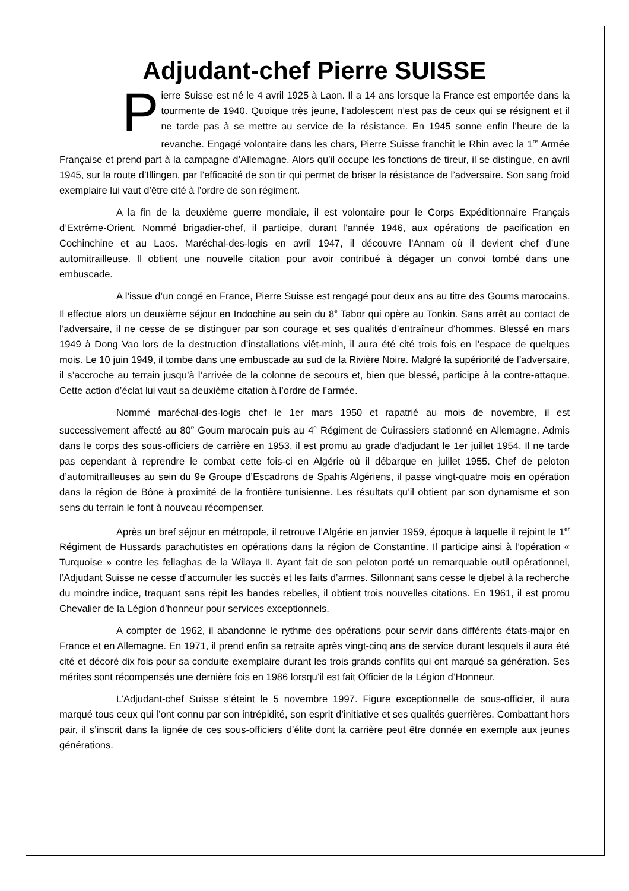Adjudant-chef Pierre SUISSE
Pierre Suisse est né le 4 avril 1925 à Laon. Il a 14 ans lorsque la France est emportée dans la tourmente de 1940. Quoique très jeune, l’adolescent n’est pas de ceux qui se résignent et il ne tarde pas à se mettre au service de la résistance. En 1945 sonne enfin l’heure de la revanche. Engagé volontaire dans les chars, Pierre Suisse franchit le Rhin avec la 1<sup>re</sup> Armée Française et prend part à la campagne d’Allemagne. Alors qu’il occupe les fonctions de tireur, il se distingue, en avril 1945, sur la route d’Illingen, par l’efficacité de son tir qui permet de briser la résistance de l’adversaire. Son sang froid exemplaire lui vaut d’être cité à l’ordre de son régiment.
A la fin de la deuxième guerre mondiale, il est volontaire pour le Corps Expéditionnaire Français d’Extrême-Orient. Nommé brigadier-chef, il participe, durant l’année 1946, aux opérations de pacification en Cochinchine et au Laos. Maréchal-des-logis en avril 1947, il découvre l’Annam où il devient chef d’une automitrailleuse. Il obtient une nouvelle citation pour avoir contribué à dégager un convoi tombé dans une embuscade.
A l’issue d’un congé en France, Pierre Suisse est rengagé pour deux ans au titre des Goums marocains. Il effectue alors un deuxième séjour en Indochine au sein du 8<sup>e</sup> Tabor qui opère au Tonkin. Sans arrêt au contact de l’adversaire, il ne cesse de se distinguer par son courage et ses qualités d’entraîneur d’hommes. Blessé en mars 1949 à Dong Vao lors de la destruction d’installations viêt-minh, il aura été cité trois fois en l’espace de quelques mois. Le 10 juin 1949, il tombe dans une embuscade au sud de la Rivière Noire. Malgré la supériorité de l’adversaire, il s’accroche au terrain jusqu’à l’arrivée de la colonne de secours et, bien que blessé, participe à la contre-attaque. Cette action d’éclat lui vaut sa deuxième citation à l’ordre de l’armée.
Nommé maréchal-des-logis chef le 1er mars 1950 et rapatrié au mois de novembre, il est successivement affecté au 80<sup>e</sup> Goum marocain puis au 4<sup>e</sup> Régiment de Cuirassiers stationné en Allemagne. Admis dans le corps des sous-officiers de carrière en 1953, il est promu au grade d’adjudant le 1er juillet 1954. Il ne tarde pas cependant à reprendre le combat cette fois-ci en Algérie où il débarque en juillet 1955. Chef de peloton d’automitrailleuses au sein du 9e Groupe d’Escadrons de Spahis Algériens, il passe vingt-quatre mois en opération dans la région de Bône à proximité de la frontière tunisienne. Les résultats qu’il obtient par son dynamisme et son sens du terrain le font à nouveau récompenser.
Après un bref séjour en métropole, il retrouve l’Algérie en janvier 1959, époque à laquelle il rejoint le 1<sup>er</sup> Régiment de Hussards parachutistes en opérations dans la région de Constantine. Il participe ainsi à l’opération « Turquoise » contre les fellaghas de la Wilaya II. Ayant fait de son peloton porté un remarquable outil opérationnel, l’Adjudant Suisse ne cesse d’accumuler les succès et les faits d’armes. Sillonnant sans cesse le djebel à la recherche du moindre indice, traquant sans répit les bandes rebelles, il obtient trois nouvelles citations. En 1961, il est promu Chevalier de la Légion d’honneur pour services exceptionnels.
A compter de 1962, il abandonne le rythme des opérations pour servir dans différents états-major en France et en Allemagne. En 1971, il prend enfin sa retraite après vingt-cinq ans de service durant lesquels il aura été cité et décoré dix fois pour sa conduite exemplaire durant les trois grands conflits qui ont marqué sa génération. Ses mérites sont récompensés une dernière fois en 1986 lorsqu’il est fait Officier de la Légion d’Honneur.
L’Adjudant-chef Suisse s’éteint le 5 novembre 1997. Figure exceptionnelle de sous-officier, il aura marqué tous ceux qui l’ont connu par son intrépidité, son esprit d’initiative et ses qualités guerrières. Combattant hors pair, il s’inscrit dans la lignée de ces sous-officiers d’élite dont la carrière peut être donnée en exemple aux jeunes générations.